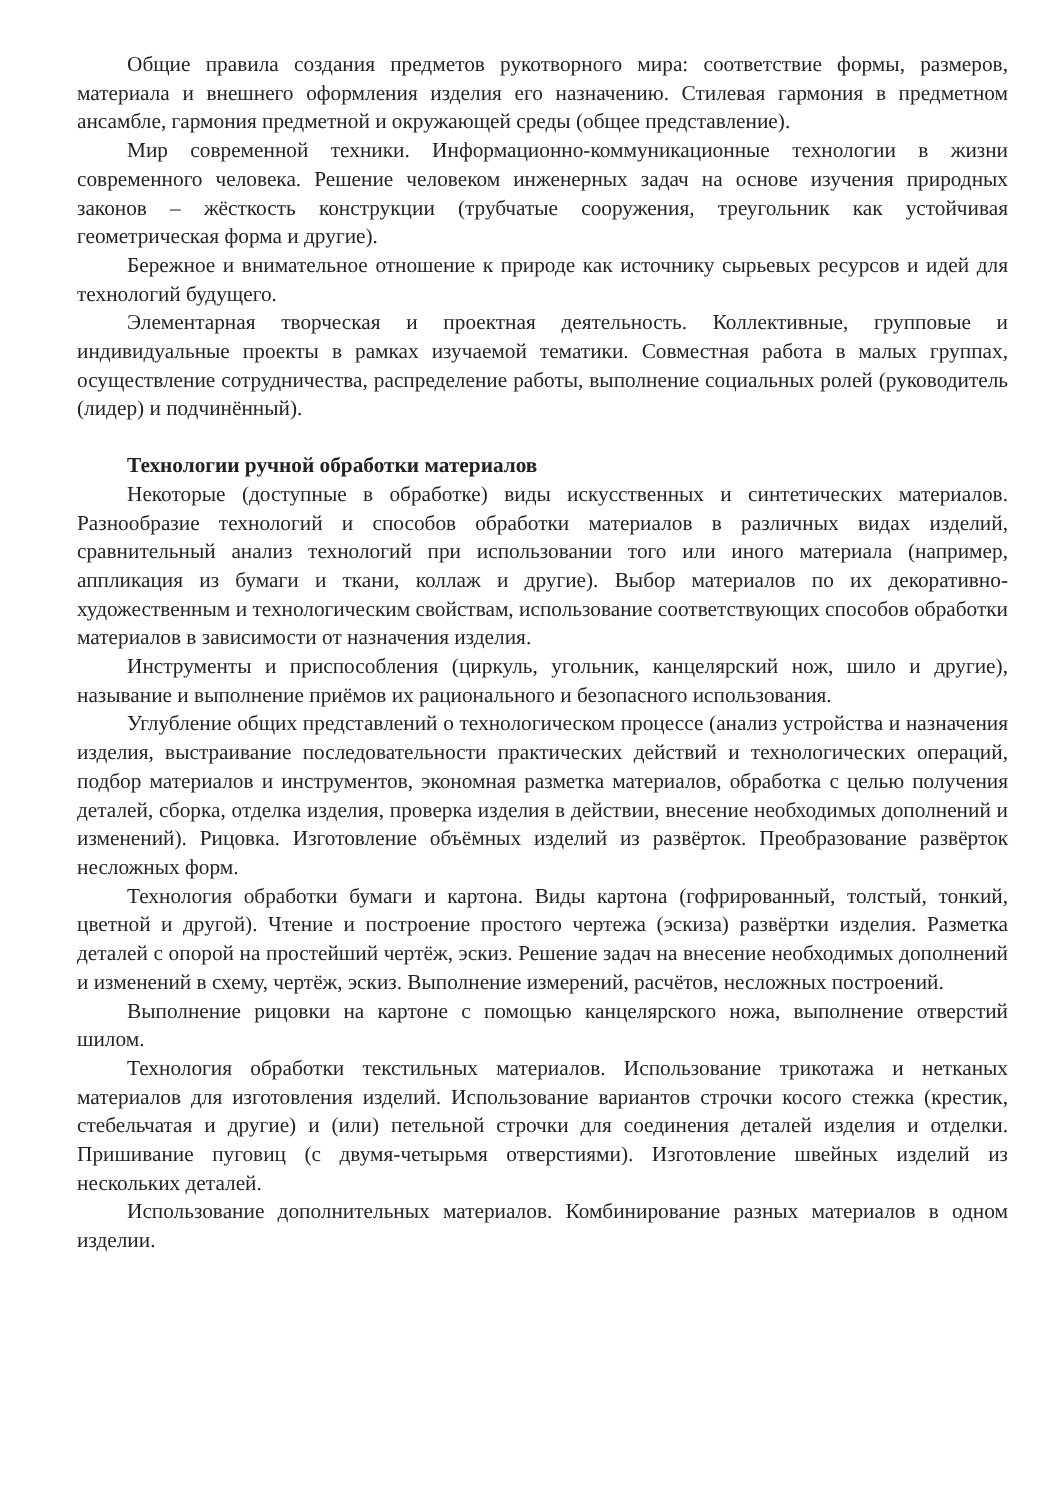Общие правила создания предметов рукотворного мира: соответствие формы, размеров, материала и внешнего оформления изделия его назначению. Стилевая гармония в предметном ансамбле, гармония предметной и окружающей среды (общее представление).
Мир современной техники. Информационно-коммуникационные технологии в жизни современного человека. Решение человеком инженерных задач на основе изучения природных законов – жёсткость конструкции (трубчатые сооружения, треугольник как устойчивая геометрическая форма и другие).
Бережное и внимательное отношение к природе как источнику сырьевых ресурсов и идей для технологий будущего.
Элементарная творческая и проектная деятельность. Коллективные, групповые и индивидуальные проекты в рамках изучаемой тематики. Совместная работа в малых группах, осуществление сотрудничества, распределение работы, выполнение социальных ролей (руководитель (лидер) и подчинённый).
Технологии ручной обработки материалов
Некоторые (доступные в обработке) виды искусственных и синтетических материалов. Разнообразие технологий и способов обработки материалов в различных видах изделий, сравнительный анализ технологий при использовании того или иного материала (например, аппликация из бумаги и ткани, коллаж и другие). Выбор материалов по их декоративно- художественным и технологическим свойствам, использование соответствующих способов обработки материалов в зависимости от назначения изделия.
Инструменты и приспособления (циркуль, угольник, канцелярский нож, шило и другие), называние и выполнение приёмов их рационального и безопасного использования.
Углубление общих представлений о технологическом процессе (анализ устройства и назначения изделия, выстраивание последовательности практических действий и технологических операций, подбор материалов и инструментов, экономная разметка материалов, обработка с целью получения деталей, сборка, отделка изделия, проверка изделия в действии, внесение необходимых дополнений и изменений). Рицовка. Изготовление объёмных изделий из развёрток. Преобразование развёрток несложных форм.
Технология обработки бумаги и картона. Виды картона (гофрированный, толстый, тонкий, цветной и другой). Чтение и построение простого чертежа (эскиза) развёртки изделия. Разметка деталей с опорой на простейший чертёж, эскиз. Решение задач на внесение необходимых дополнений и изменений в схему, чертёж, эскиз. Выполнение измерений, расчётов, несложных построений.
Выполнение рицовки на картоне с помощью канцелярского ножа, выполнение отверстий шилом.
Технология обработки текстильных материалов. Использование трикотажа и нетканых материалов для изготовления изделий. Использование вариантов строчки косого стежка (крестик, стебельчатая и другие) и (или) петельной строчки для соединения деталей изделия и отделки. Пришивание пуговиц (с двумя-четырьмя отверстиями). Изготовление швейных изделий из нескольких деталей.
Использование дополнительных материалов. Комбинирование разных материалов в одном изделии.